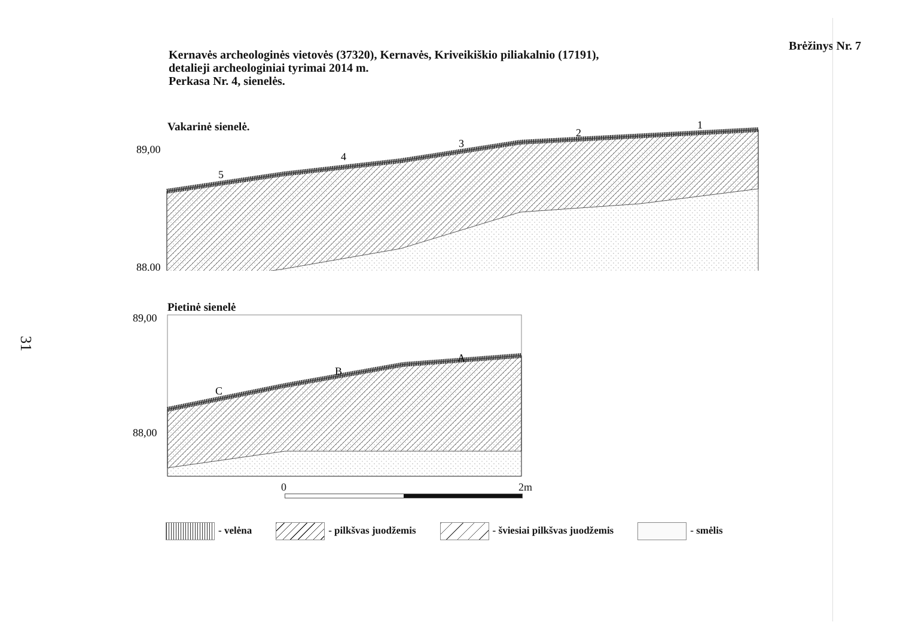Kernavės archeologinės vietovės (37320), Kernavės, Kriveikiškio piliakalnio (17191),
detalieji archeologiniai tyrimai 2014 m.
Perkasa Nr. 4, sienelės.
Brėžinys Nr. 7
Vakarinė sienelė.
89,00
88,00
5
4
3
2
1
Pietinė sienelė
89,00
88,00
C
B
A
0 2m
- velėna - pilkšvas juodžemis - šviesiai pilkšvas juodžemis - smėlis
31